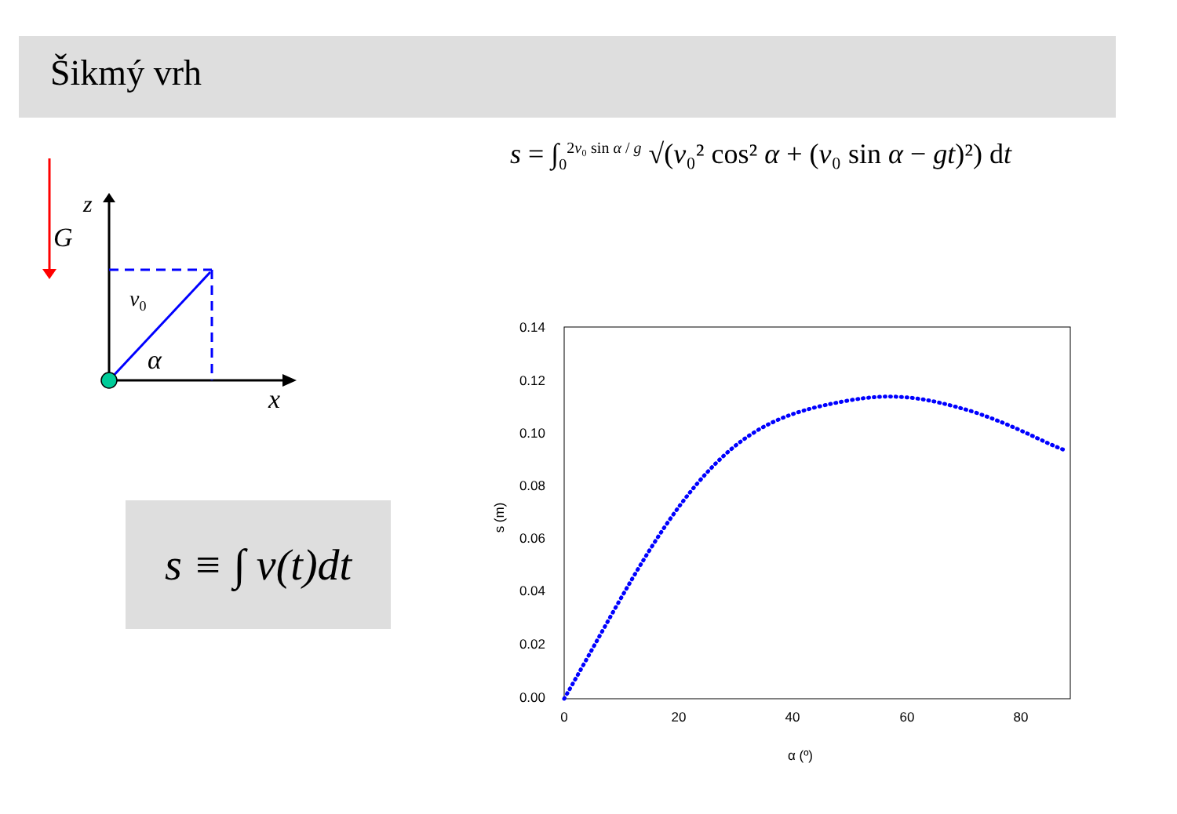Šikmý vrh
G
z
x
v0
α
s = ∫<sub>0</sub><sup>2v₀ sin α / g</sup> √(v₀² cos² α + (v₀ sin α − gt)²) dt
s ≡ ∫ v(t)d t
0.14
0.12
0.10
0.08
0.06
0.04
0.02
0.00
0
20
40
60
80
α (º)
s (m)